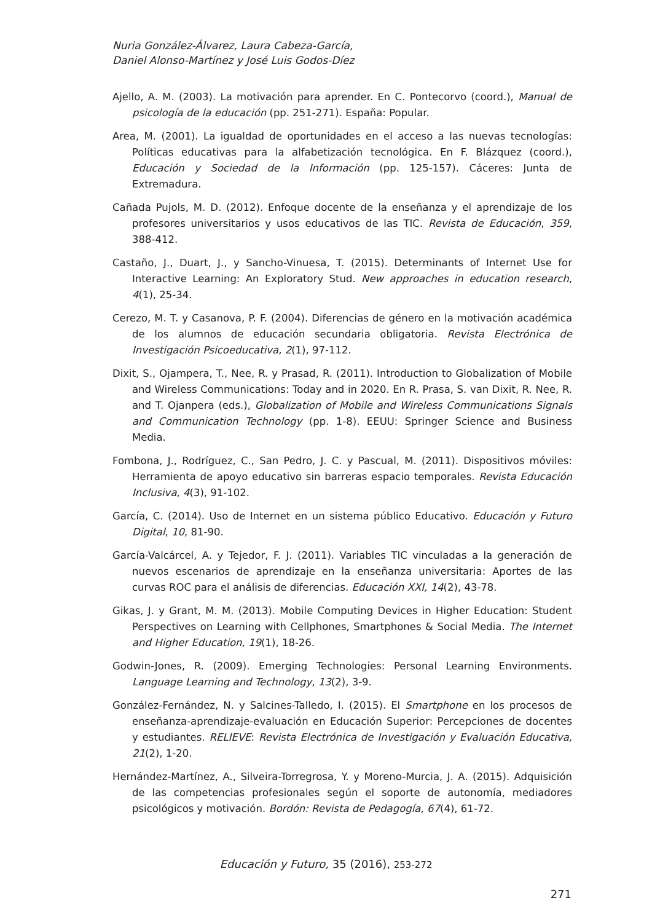Nuria González-Álvarez, Laura Cabeza-García,
Daniel Alonso-Martínez y José Luis Godos-Díez
Ajello, A. M. (2003). La motivación para aprender. En C. Pontecorvo (coord.), Manual de psicología de la educación (pp. 251-271). España: Popular.
Area, M. (2001). La igualdad de oportunidades en el acceso a las nuevas tecnologías: Políticas educativas para la alfabetización tecnológica. En F. Blázquez (coord.), Educación y Sociedad de la Información (pp. 125-157). Cáceres: Junta de Extremadura.
Cañada Pujols, M. D. (2012). Enfoque docente de la enseñanza y el aprendizaje de los profesores universitarios y usos educativos de las TIC. Revista de Educación, 359, 388-412.
Castaño, J., Duart, J., y Sancho-Vinuesa, T. (2015). Determinants of Internet Use for Interactive Learning: An Exploratory Stud. New approaches in education research, 4(1), 25-34.
Cerezo, M. T. y Casanova, P. F. (2004). Diferencias de género en la motivación académica de los alumnos de educación secundaria obligatoria. Revista Electrónica de Investigación Psicoeducativa, 2(1), 97-112.
Dixit, S., Ojampera, T., Nee, R. y Prasad, R. (2011). Introduction to Globalization of Mobile and Wireless Communications: Today and in 2020. En R. Prasa, S. van Dixit, R. Nee, R. and T. Ojanpera (eds.), Globalization of Mobile and Wireless Communications Signals and Communication Technology (pp. 1-8). EEUU: Springer Science and Business Media.
Fombona, J., Rodríguez, C., San Pedro, J. C. y Pascual, M. (2011). Dispositivos móviles: Herramienta de apoyo educativo sin barreras espacio temporales. Revista Educación Inclusiva, 4(3), 91-102.
García, C. (2014). Uso de Internet en un sistema público Educativo. Educación y Futuro Digital, 10, 81-90.
García-Valcárcel, A. y Tejedor, F. J. (2011). Variables TIC vinculadas a la generación de nuevos escenarios de aprendizaje en la enseñanza universitaria: Aportes de las curvas ROC para el análisis de diferencias. Educación XXI, 14(2), 43-78.
Gikas, J. y Grant, M. M. (2013). Mobile Computing Devices in Higher Education: Student Perspectives on Learning with Cellphones, Smartphones & Social Media. The Internet and Higher Education, 19(1), 18-26.
Godwin-Jones, R. (2009). Emerging Technologies: Personal Learning Environments. Language Learning and Technology, 13(2), 3-9.
González-Fernández, N. y Salcines-Talledo, I. (2015). El Smartphone en los procesos de enseñanza-aprendizaje-evaluación en Educación Superior: Percepciones de docentes y estudiantes. RELIEVE: Revista Electrónica de Investigación y Evaluación Educativa, 21(2), 1-20.
Hernández-Martínez, A., Silveira-Torregrosa, Y. y Moreno-Murcia, J. A. (2015). Adquisición de las competencias profesionales según el soporte de autonomía, mediadores psicológicos y motivación. Bordón: Revista de Pedagogía, 67(4), 61-72.
Educación y Futuro, 35 (2016), 253-272
271